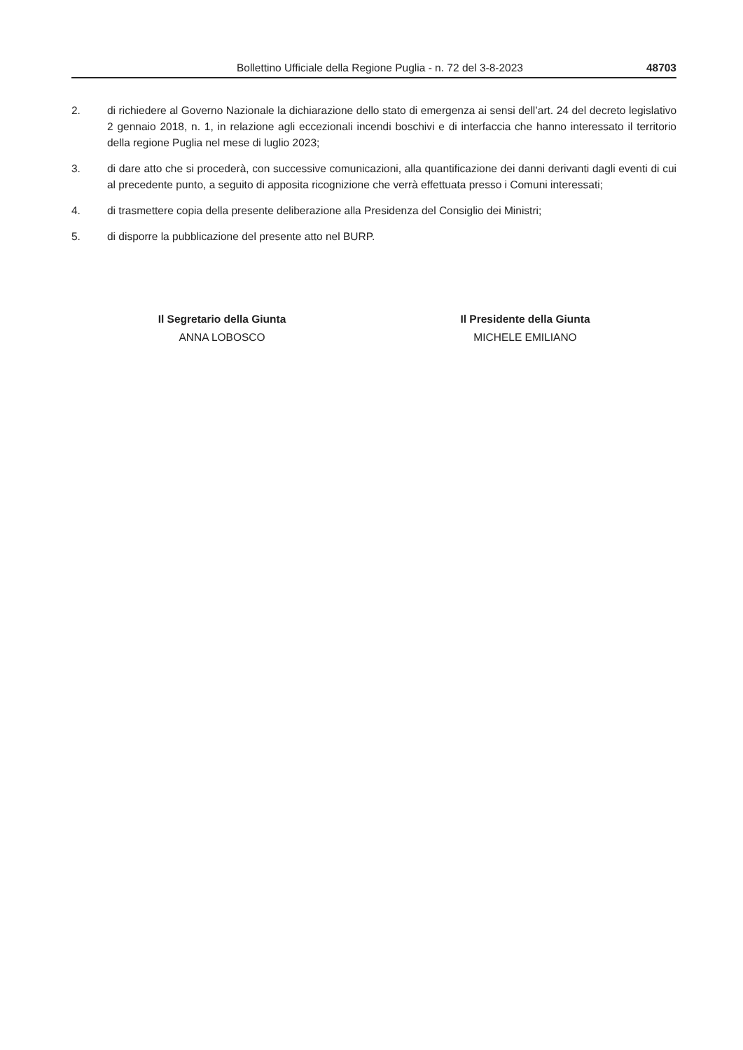Bollettino Ufficiale della Regione Puglia - n. 72 del 3-8-2023 48703
2. di richiedere al Governo Nazionale la dichiarazione dello stato di emergenza ai sensi dell’art. 24 del decreto legislativo 2 gennaio 2018, n. 1, in relazione agli eccezionali incendi boschivi e di interfaccia che hanno interessato il territorio della regione Puglia nel mese di luglio 2023;
3. di dare atto che si procederà, con successive comunicazioni, alla quantificazione dei danni derivanti dagli eventi di cui al precedente punto, a seguito di apposita ricognizione che verrà effettuata presso i Comuni interessati;
4. di trasmettere copia della presente deliberazione alla Presidenza del Consiglio dei Ministri;
5. di disporre la pubblicazione del presente atto nel BURP.
Il Segretario della Giunta
ANNA LOBOSCO
Il Presidente della Giunta
MICHELE EMILIANO